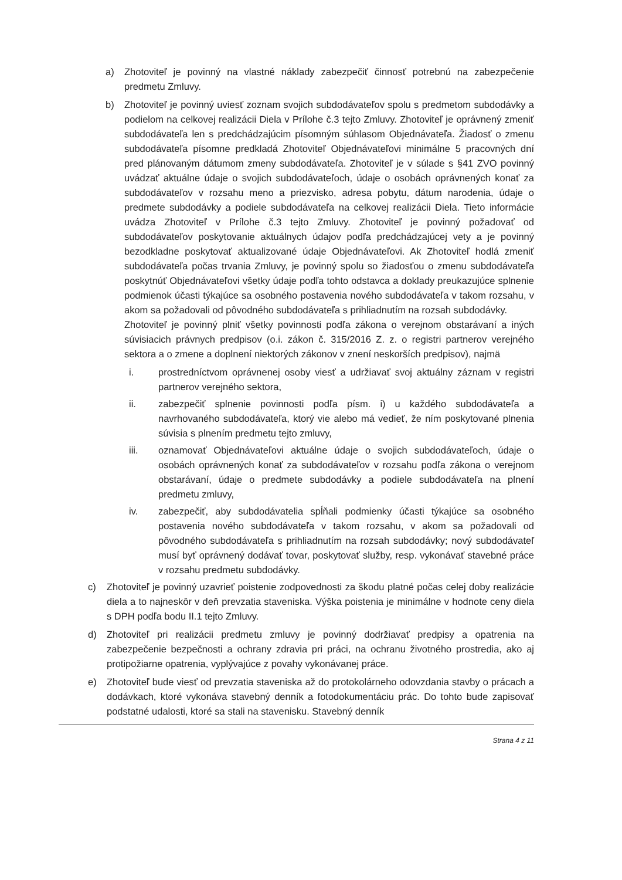a) Zhotoviteľ je povinný na vlastné náklady zabezpečiť činnosť potrebnú na zabezpečenie predmetu Zmluvy.
b) Zhotoviteľ je povinný uviesť zoznam svojich subdodávateľov spolu s predmetom subdodávky a podielom na celkovej realizácii Diela v Prílohe č.3 tejto Zmluvy. Zhotoviteľ je oprávnený zmeniť subdodávateľa len s predchádzajúcim písomným súhlasom Objednávateľa. Žiadosť o zmenu subdodávateľa písomne predkladá Zhotoviteľ Objednávateľovi minimálne 5 pracovných dní pred plánovaným dátumom zmeny subdodávateľa. Zhotoviteľ je v súlade s §41 ZVO povinný uvádzať aktuálne údaje o svojich subdodávateľoch, údaje o osobách oprávnených konať za subdodávateľov v rozsahu meno a priezvisko, adresa pobytu, dátum narodenia, údaje o predmete subdodávky a podiele subdodávateľa na celkovej realizácii Diela. Tieto informácie uvádza Zhotoviteľ v Prílohe č.3 tejto Zmluvy. Zhotoviteľ je povinný požadovať od subdodávateľov poskytovanie aktuálnych údajov podľa predchádzajúcej vety a je povinný bezodkladne poskytovať aktualizované údaje Objednávateľovi. Ak Zhotoviteľ hodlá zmeniť subdodávateľa počas trvania Zmluvy, je povinný spolu so žiadosťou o zmenu subdodávateľa poskytnúť Objednávateľovi všetky údaje podľa tohto odstavca a doklady preukazujúce splnenie podmienok účasti týkajúce sa osobného postavenia nového subdodávateľa v takom rozsahu, v akom sa požadovali od pôvodného subdodávateľa s prihliadnutím na rozsah subdodávky.
Zhotoviteľ je povinný plniť všetky povinnosti podľa zákona o verejnom obstarávaní a iných súvisiacich právnych predpisov (o.i. zákon č. 315/2016 Z. z. o registri partnerov verejného sektora a o zmene a doplnení niektorých zákonov v znení neskorších predpisov), najmä
i. prostredníctvom oprávnenej osoby viesť a udržiavať svoj aktuálny záznam v registri partnerov verejného sektora,
ii. zabezpečiť splnenie povinnosti podľa písm. i) u každého subdodávateľa a navrhovaného subdodávateľa, ktorý vie alebo má vedieť, že ním poskytované plnenia súvisia s plnením predmetu tejto zmluvy,
iii. oznamovať Objednávateľovi aktuálne údaje o svojich subdodávateľoch, údaje o osobách oprávnených konať za subdodávateľov v rozsahu podľa zákona o verejnom obstarávaní, údaje o predmete subdodávky a podiele subdodávateľa na plnení predmetu zmluvy,
iv. zabezpečiť, aby subdodávatelia spĺňali podmienky účasti týkajúce sa osobného postavenia nového subdodávateľa v takom rozsahu, v akom sa požadovali od pôvodného subdodávateľa s prihliadnutím na rozsah subdodávky; nový subdodávateľ musí byť oprávnený dodávať tovar, poskytovať služby, resp. vykonávať stavebné práce v rozsahu predmetu subdodávky.
c) Zhotoviteľ je povinný uzavrieť poistenie zodpovednosti za škodu platné počas celej doby realizácie diela a to najneskôr v deň prevzatia staveniska. Výška poistenia je minimálne v hodnote ceny diela s DPH podľa bodu II.1 tejto Zmluvy.
d) Zhotoviteľ pri realizácii predmetu zmluvy je povinný dodržiavať predpisy a opatrenia na zabezpečenie bezpečnosti a ochrany zdravia pri práci, na ochranu životného prostredia, ako aj protipožiarne opatrenia, vyplývajúce z povahy vykonávanej práce.
e) Zhotoviteľ bude viesť od prevzatia staveniska až do protokolárneho odovzdania stavby o prácach a dodávkach, ktoré vykonáva stavebný denník a fotodokumentáciu prác. Do tohto bude zapisovať podstatné udalosti, ktoré sa stali na stavenisku. Stavebný denník
Strana 4 z 11